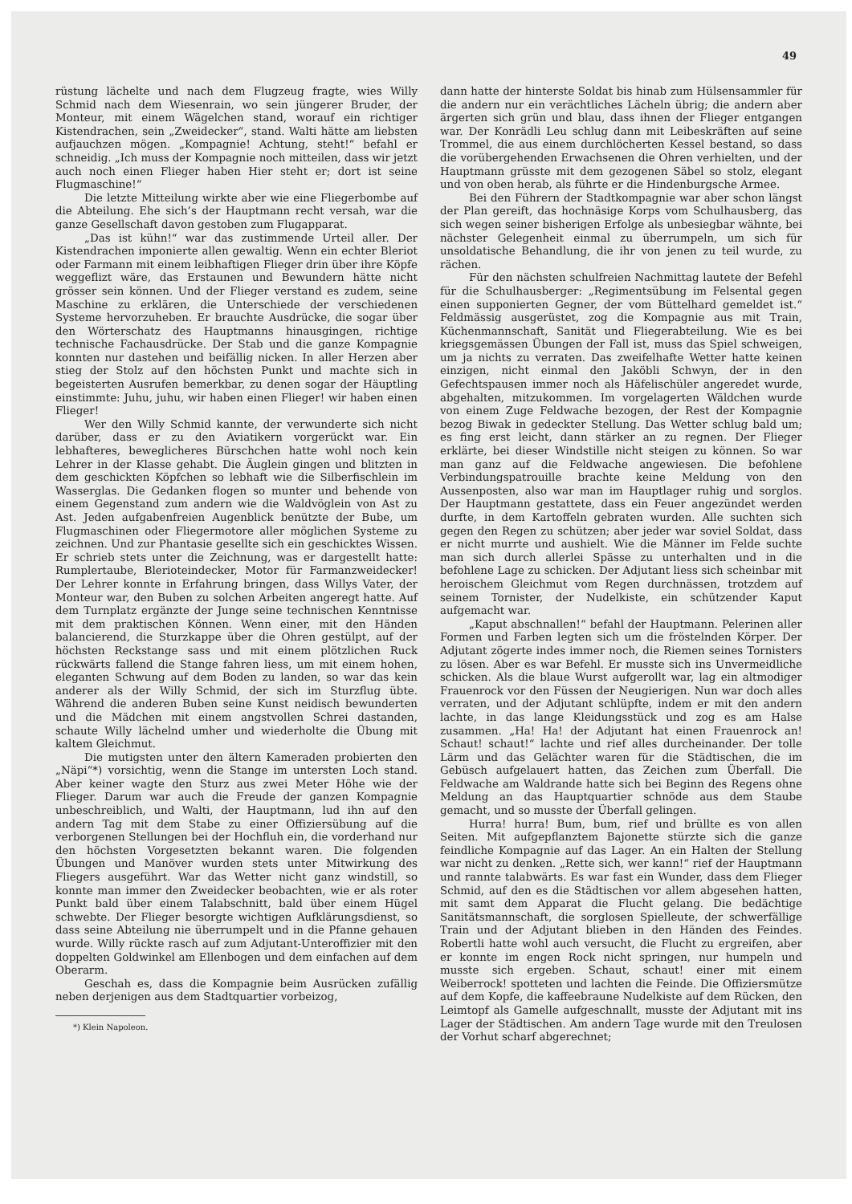49
rüstung lächelte und nach dem Flugzeug fragte, wies Willy Schmid nach dem Wiesenrain, wo sein jüngerer Bruder, der Monteur, mit einem Wägelchen stand, worauf ein richtiger Kistendrachen, sein „Zweidecker“, stand. Walti hätte am liebsten aufjauchzen mögen. „Kompagnie! Achtung, steht!“ befahl er schneidig. „Ich muss der Kompagnie noch mitteilen, dass wir jetzt auch noch einen Flieger haben Hier steht er; dort ist seine Flugmaschine!“
Die letzte Mitteilung wirkte aber wie eine Fliegerbombe auf die Abteilung. Ehe sich’s der Hauptmann recht versah, war die ganze Gesellschaft davon gestoben zum Flugapparat.
„Das ist kühn!“ war das zustimmende Urteil aller. Der Kistendrachen imponierte allen gewaltig. Wenn ein echter Bleriot oder Farmann mit einem leibhaftigen Flieger drin über ihre Köpfe weggeflizt wäre, das Erstaunen und Bewundern hätte nicht grösser sein können. Und der Flieger verstand es zudem, seine Maschine zu erklären, die Unterschiede der verschiedenen Systeme hervorzuheben. Er brauchte Ausdrücke, die sogar über den Wörterschatz des Hauptmanns hinausgingen, richtige technische Fachausdrücke. Der Stab und die ganze Kompagnie konnten nur dastehen und beifällig nicken. In aller Herzen aber stieg der Stolz auf den höchsten Punkt und machte sich in begeisterten Ausrufen bemerkbar, zu denen sogar der Häuptling einstimmte: Juhu, juhu, wir haben einen Flieger! wir haben einen Flieger!
Wer den Willy Schmid kannte, der verwunderte sich nicht darüber, dass er zu den Aviatikern vorgerückt war. Ein lebhafteres, beweglicheres Bürschchen hatte wohl noch kein Lehrer in der Klasse gehabt. Die Äuglein gingen und blitzten in dem geschickten Köpfchen so lebhaft wie die Silberfischlein im Wasserglas. Die Gedanken flogen so munter und behende von einem Gegenstand zum andern wie die Waldvöglein von Ast zu Ast. Jeden aufgabenfreien Augenblick benützte der Bube, um Flugmaschinen oder Fliegermotore aller möglichen Systeme zu zeichnen. Und zur Phantasie gesellte sich ein geschicktes Wissen. Er schrieb stets unter die Zeichnung, was er dargestellt hatte: Rumplertaube, Blerioteindecker, Motor für Farmanzweidecker! Der Lehrer konnte in Erfahrung bringen, dass Willys Vater, der Monteur war, den Buben zu solchen Arbeiten angeregt hatte. Auf dem Turnplatz ergänzte der Junge seine technischen Kenntnisse mit dem praktischen Können. Wenn einer, mit den Händen balancierend, die Sturzkappe über die Ohren gestülpt, auf der höchsten Reckstange sass und mit einem plötzlichen Ruck rückwärts fallend die Stange fahren liess, um mit einem hohen, eleganten Schwung auf dem Boden zu landen, so war das kein anderer als der Willy Schmid, der sich im Sturzflug übte. Während die anderen Buben seine Kunst neidisch bewunderten und die Mädchen mit einem angstvollen Schrei dastanden, schaute Willy lächelnd umher und wiederholte die Übung mit kaltem Gleichmut.
Die mutigsten unter den ältern Kameraden probierten den „Näpi“*) vorsichtig, wenn die Stange im untersten Loch stand. Aber keiner wagte den Sturz aus zwei Meter Höhe wie der Flieger. Darum war auch die Freude der ganzen Kompagnie unbeschreiblich, und Walti, der Hauptmann, lud ihn auf den andern Tag mit dem Stabe zu einer Offiziersübung auf die verborgenen Stellungen bei der Hochfluh ein, die vorderhand nur den höchsten Vorgesetzten bekannt waren. Die folgenden Übungen und Manöver wurden stets unter Mitwirkung des Fliegers ausgeführt. War das Wetter nicht ganz windstill, so konnte man immer den Zweidecker beobachten, wie er als roter Punkt bald über einem Talabschnitt, bald über einem Hügel schwebte. Der Flieger besorgte wichtigen Aufklärungsdienst, so dass seine Abteilung nie überrumpelt und in die Pfanne gehauen wurde. Willy rückte rasch auf zum Adjutant-Unteroffizier mit den doppelten Goldwinkel am Ellenbogen und dem einfachen auf dem Oberarm.
Geschah es, dass die Kompagnie beim Ausrücken zufällig neben derjenigen aus dem Stadtquartier vorbeizog,
*) Klein Napoleon.
dann hatte der hinterste Soldat bis hinab zum Hülsensammler für die andern nur ein verächtliches Lächeln übrig; die andern aber ärgerten sich grün und blau, dass ihnen der Flieger entgangen war. Der Konrädli Leu schlug dann mit Leibeskräften auf seine Trommel, die aus einem durchlöcherten Kessel bestand, so dass die vorübergehenden Erwachsenen die Ohren verhielten, und der Hauptmann grüsste mit dem gezogenen Säbel so stolz, elegant und von oben herab, als führte er die Hindenburgsche Armee.
Bei den Führern der Stadtkompagnie war aber schon längst der Plan gereift, das hochnäsige Korps vom Schulhausberg, das sich wegen seiner bisherigen Erfolge als unbesiegbar wähnte, bei nächster Gelegenheit einmal zu überrumpeln, um sich für unsoldatische Behandlung, die ihr von jenen zu teil wurde, zu rächen.
Für den nächsten schulfreien Nachmittag lautete der Befehl für die Schulhausberger: „Regimentsübung im Felsental gegen einen supponierten Gegner, der vom Büttelhard gemeldet ist.“ Feldmässig ausgerüstet, zog die Kompagnie aus mit Train, Küchenmannschaft, Sanität und Fliegerabteilung. Wie es bei kriegsgemässen Übungen der Fall ist, muss das Spiel schweigen, um ja nichts zu verraten. Das zweifelhafte Wetter hatte keinen einzigen, nicht einmal den Jaköbli Schwyn, der in den Gefechtspausen immer noch als Häfelischüler angeredet wurde, abgehalten, mitzukommen. Im vorgelagerten Wäldchen wurde von einem Zuge Feldwache bezogen, der Rest der Kompagnie bezog Biwak in gedeckter Stellung. Das Wetter schlug bald um; es fing erst leicht, dann stärker an zu regnen. Der Flieger erklärte, bei dieser Windstille nicht steigen zu können. So war man ganz auf die Feldwache angewiesen. Die befohlene Verbindungspatrouille brachte keine Meldung von den Aussenposten, also war man im Hauptlager ruhig und sorglos. Der Hauptmann gestattete, dass ein Feuer angezündet werden durfte, in dem Kartoffeln gebraten wurden. Alle suchten sich gegen den Regen zu schützen; aber jeder war soviel Soldat, dass er nicht murrte und aushielt. Wie die Männer im Felde suchte man sich durch allerlei Spässe zu unterhalten und in die befohlene Lage zu schicken. Der Adjutant liess sich scheinbar mit heroischem Gleichmut vom Regen durchnässen, trotzdem auf seinem Tornister, der Nudelkiste, ein schützender Kaput aufgemacht war.
„Kaput abschnallen!“ befahl der Hauptmann. Pelerinen aller Formen und Farben legten sich um die fröstelnden Körper. Der Adjutant zögerte indes immer noch, die Riemen seines Tornisters zu lösen. Aber es war Befehl. Er musste sich ins Unvermeidliche schicken. Als die blaue Wurst aufgerollt war, lag ein altmodiger Frauenrock vor den Füssen der Neugierigen. Nun war doch alles verraten, und der Adjutant schlüpfte, indem er mit den andern lachte, in das lange Kleidungsstück und zog es am Halse zusammen. „Ha! Ha! der Adjutant hat einen Frauenrock an! Schaut! schaut!“ lachte und rief alles durcheinander. Der tolle Lärm und das Gelächter waren für die Städtischen, die im Gebüsch aufgelauert hatten, das Zeichen zum Überfall. Die Feldwache am Waldrande hatte sich bei Beginn des Regens ohne Meldung an das Hauptquartier schnöde aus dem Staube gemacht, und so musste der Überfall gelingen.
Hurra! hurra! Bum, bum, rief und brüllte es von allen Seiten. Mit aufgepflanztem Bajonette stürzte sich die ganze feindliche Kompagnie auf das Lager. An ein Halten der Stellung war nicht zu denken. „Rette sich, wer kann!“ rief der Hauptmann und rannte talabwärts. Es war fast ein Wunder, dass dem Flieger Schmid, auf den es die Städtischen vor allem abgesehen hatten, mit samt dem Apparat die Flucht gelang. Die bedächtige Sanitätsmannschaft, die sorglosen Spielleute, der schwerfällige Train und der Adjutant blieben in den Händen des Feindes. Robertli hatte wohl auch versucht, die Flucht zu ergreifen, aber er konnte im engen Rock nicht springen, nur humpeln und musste sich ergeben. Schaut, schaut! einer mit einem Weiberrock! spotteten und lachten die Feinde. Die Offiziersmütze auf dem Kopfe, die kaffeebraune Nudelkiste auf dem Rücken, den Leimtopf als Gamelle aufgeschnallt, musste der Adjutant mit ins Lager der Städtischen. Am andern Tage wurde mit den Treulosen der Vorhut scharf abgerechnet;